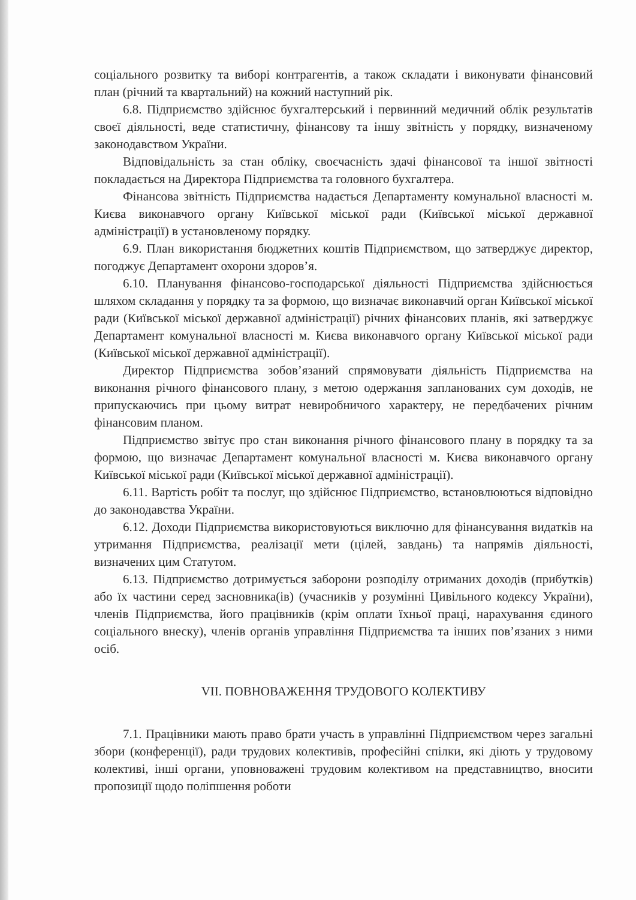соціального розвитку та виборі контрагентів, а також складати і виконувати фінансовий план (річний та квартальний) на кожний наступний рік.
6.8. Підприємство здійснює бухгалтерський і первинний медичний облік результатів своєї діяльності, веде статистичну, фінансову та іншу звітність у порядку, визначеному законодавством України.
Відповідальність за стан обліку, своєчасність здачі фінансової та іншої звітності покладається на Директора Підприємства та головного бухгалтера.
Фінансова звітність Підприємства надається Департаменту комунальної власності м. Києва виконавчого органу Київської міської ради (Київської міської державної адміністрації) в установленому порядку.
6.9. План використання бюджетних коштів Підприємством, що затверджує директор, погоджує Департамент охорони здоров’я.
6.10. Планування фінансово-господарської діяльності Підприємства здійснюється шляхом складання у порядку та за формою, що визначає виконавчий орган Київської міської ради (Київської міської державної адміністрації) річних фінансових планів, які затверджує Департамент комунальної власності м. Києва виконавчого органу Київської міської ради (Київської міської державної адміністрації).
Директор Підприємства зобов’язаний спрямовувати діяльність Підприємства на виконання річного фінансового плану, з метою одержання запланованих сум доходів, не припускаючись при цьому витрат невиробничого характеру, не передбачених річним фінансовим планом.
Підприємство звітує про стан виконання річного фінансового плану в порядку та за формою, що визначає Департамент комунальної власності м. Києва виконавчого органу Київської міської ради (Київської міської державної адміністрації).
6.11. Вартість робіт та послуг, що здійснює Підприємство, встановлюються відповідно до законодавства України.
6.12. Доходи Підприємства використовуються виключно для фінансування видатків на утримання Підприємства, реалізації мети (цілей, завдань) та напрямів діяльності, визначених цим Статутом.
6.13. Підприємство дотримується заборони розподілу отриманих доходів (прибутків) або їх частини серед засновника(ів) (учасників у розумінні Цивільного кодексу України), членів Підприємства, його працівників (крім оплати їхньої праці, нарахування єдиного соціального внеску), членів органів управління Підприємства та інших пов’язаних з ними осіб.
VII. ПОВНОВАЖЕННЯ ТРУДОВОГО КОЛЕКТИВУ
7.1. Працівники мають право брати участь в управлінні Підприємством через загальні збори (конференції), ради трудових колективів, професійні спілки, які діють у трудовому колективі, інші органи, уповноважені трудовим колективом на представництво, вносити пропозиції щодо поліпшення роботи